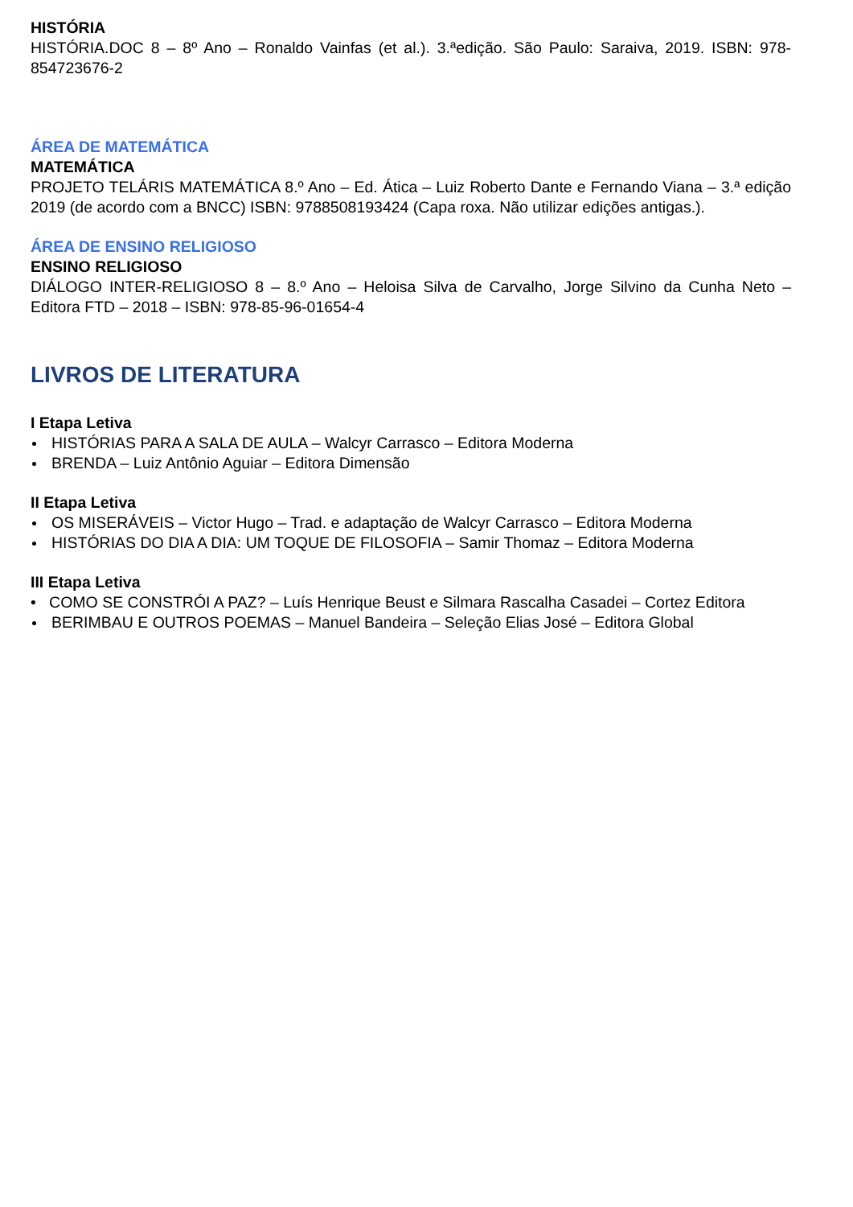HISTÓRIA
HISTÓRIA.DOC 8 – 8º Ano – Ronaldo Vainfas (et al.). 3.ªedição. São Paulo: Saraiva, 2019. ISBN: 978-854723676-2
ÁREA DE MATEMÁTICA
MATEMÁTICA
PROJETO TELÁRIS MATEMÁTICA 8.º Ano – Ed. Ática – Luiz Roberto Dante e Fernando Viana – 3.ª edição 2019 (de acordo com a BNCC) ISBN: 9788508193424 (Capa roxa. Não utilizar edições antigas.).
ÁREA DE ENSINO RELIGIOSO
ENSINO RELIGIOSO
DIÁLOGO INTER-RELIGIOSO 8 – 8.º Ano – Heloisa Silva de Carvalho, Jorge Silvino da Cunha Neto – Editora FTD – 2018 – ISBN: 978-85-96-01654-4
LIVROS DE LITERATURA
I Etapa Letiva
HISTÓRIAS PARA A SALA DE AULA – Walcyr Carrasco – Editora Moderna
BRENDA – Luiz Antônio Aguiar – Editora Dimensão
II Etapa Letiva
OS MISERÁVEIS – Victor Hugo – Trad. e adaptação de Walcyr Carrasco – Editora Moderna
HISTÓRIAS DO DIA A DIA: UM TOQUE DE FILOSOFIA – Samir Thomaz – Editora Moderna
III Etapa Letiva
• COMO SE CONSTRÓI A PAZ? – Luís Henrique Beust e Silmara Rascalha Casadei – Cortez Editora
BERIMBAU E OUTROS POEMAS – Manuel Bandeira – Seleção Elias José – Editora Global